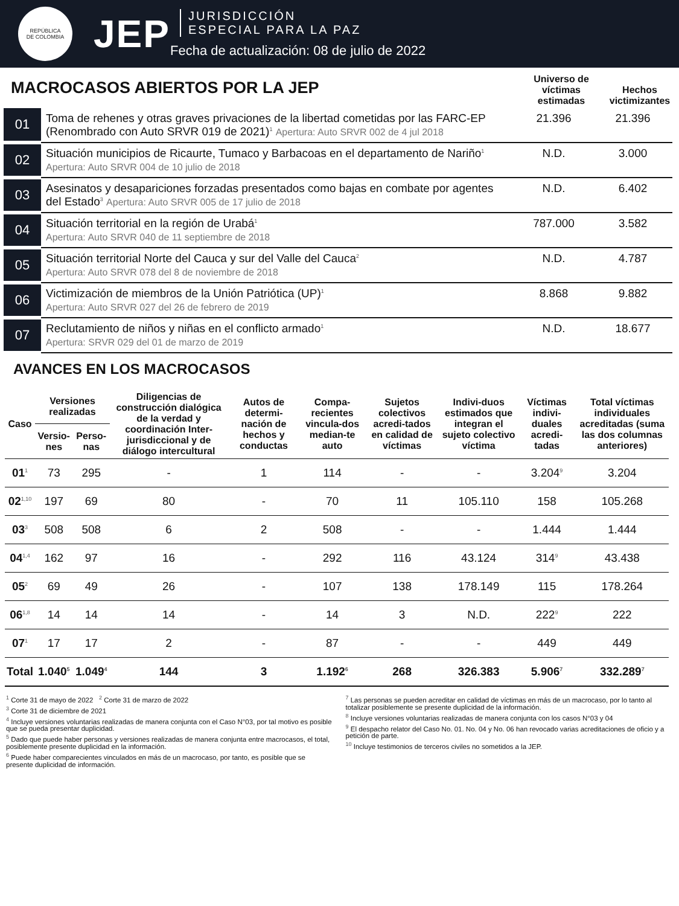REPÚBLICA
DE COLOMBIA
JEP
JURISDICCIÓN
ESPECIAL PARA LA PAZ
Fecha de actualización: 08 de julio de 2022
MACROCASOS ABIERTOS POR LA JEP
Universo de víctimas estimadas
Hechos victimizantes
| 01 | Toma de rehenes y otras graves privaciones de la libertad cometidas por las FARC-EP (Renombrado con Auto SRVR 019 de 2021)<sup>1</sup> Apertura: Auto SRVR 002 de 4 jul 2018 | 21.396 | 21.396 |
| 02 | Situación municipios de Ricaurte, Tumaco y Barbacoas en el departamento de Nariño<sup>1</sup> Apertura: Auto SRVR 004 de 10 julio de 2018 | N.D. | 3.000 |
| 03 | Asesinatos y desapariciones forzadas presentados como bajas en combate por agentes del Estado<sup>3</sup> Apertura: Auto SRVR 005 de 17 julio de 2018 | N.D. | 6.402 |
| 04 | Situación territorial en la región de Urabá<sup>1</sup> Apertura: Auto SRVR 040 de 11 septiembre de 2018 | 787.000 | 3.582 |
| 05 | Situación territorial Norte del Cauca y sur del Valle del Cauca<sup>2</sup> Apertura: Auto SRVR 078 del 8 de noviembre de 2018 | N.D. | 4.787 |
| 06 | Victimización de miembros de la Unión Patriótica (UP)<sup>1</sup> Apertura: Auto SRVR 027 del 26 de febrero de 2019 | 8.868 | 9.882 |
| 07 | Reclutamiento de niños y niñas en el conflicto armado<sup>1</sup> Apertura: SRVR 029 del 01 de marzo de 2019 | N.D. | 18.677 |
AVANCES EN LOS MACROCASOS
| Caso | Versiones realizadas | | Diligencias de construcción dialógica de la verdad y coordinación Inter-jurisdiccional y de diálogo intercultural | Autos de determi-nación de hechos y conductas | Compa-recientes vincula-dos median-te auto | Sujetos colectivos acredi-tados en calidad de víctimas | Indivi-duos estimados que integran el sujeto colectivo víctima | Víctimas indivi-duales acredi-tadas | Total víctimas individuales acreditadas (suma las dos columnas anteriores) |
| --- | --- | --- | --- | --- | --- | --- | --- | --- | --- |
| | Versio-nes | Perso-nas | | | | | | | |
| 01<sup>1</sup> | 73 | 295 | - | 1 | 114 | - | - | 3.204<sup>9</sup> | 3.204 |
| 02<sup>1,10</sup> | 197 | 69 | 80 | - | 70 | 11 | 105.110 | 158 | 105.268 |
| 03<sup>3</sup> | 508 | 508 | 6 | 2 | 508 | - | - | 1.444 | 1.444 |
| 04<sup>1,4</sup> | 162 | 97 | 16 | - | 292 | 116 | 43.124 | 314<sup>9</sup> | 43.438 |
| 05<sup>2</sup> | 69 | 49 | 26 | - | 107 | 138 | 178.149 | 115 | 178.264 |
| 06<sup>1,8</sup> | 14 | 14 | 14 | - | 14 | 3 | N.D. | 222<sup>9</sup> | 222 |
| 07<sup>1</sup> | 17 | 17 | 2 | - | 87 | - | - | 449 | 449 |
| Total | 1.040<sup>5</sup> | 1.049<sup>4</sup> | 144 | 3 | 1.192<sup>6</sup> | 268 | 326.383 | 5.906<sup>7</sup> | 332.289<sup>7</sup> |
<sup>1</sup> Corte 31 de mayo de 2022 <sup>2</sup> Corte 31 de marzo de 2022
<sup>3</sup> Corte 31 de diciembre de 2021
<sup>4</sup> Incluye versiones voluntarias realizadas de manera conjunta con el Caso N°03, por tal motivo es posible que se pueda presentar duplicidad.
<sup>5</sup> Dado que puede haber personas y versiones realizadas de manera conjunta entre macrocasos, el total, posiblemente presente duplicidad en la información.
<sup>6</sup> Puede haber comparecientes vinculados en más de un macrocaso, por tanto, es posible que se presente duplicidad de información.
<sup>7</sup> Las personas se pueden acreditar en calidad de víctimas en más de un macrocaso, por lo tanto al totalizar posiblemente se presente duplicidad de la información.
<sup>8</sup> Incluye versiones voluntarias realizadas de manera conjunta con los casos N°03 y 04
<sup>9</sup> El despacho relator del Caso No. 01. No. 04 y No. 06 han revocado varias acreditaciones de oficio y a petición de parte.
<sup>10</sup> Incluye testimonios de terceros civiles no sometidos a la JEP.